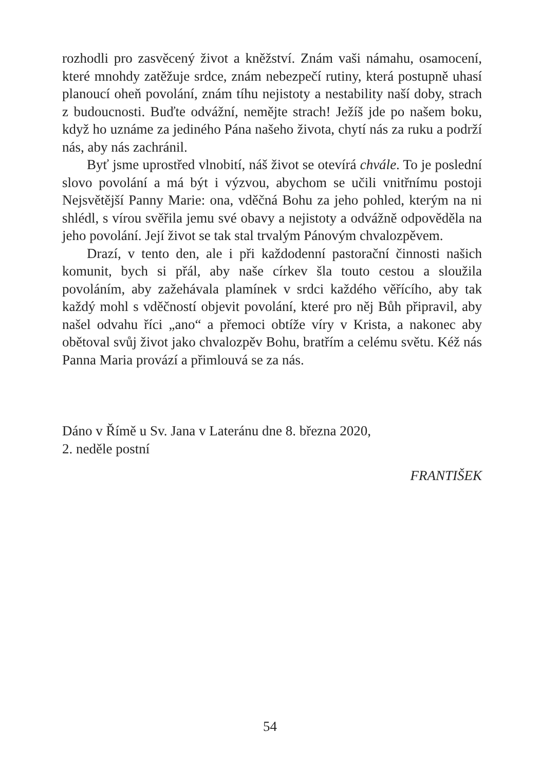rozhodli pro zasvěcený život a kněžství. Znám vaši námahu, osamocení, které mnohdy zatěžuje srdce, znám nebezpečí rutiny, která postupně uhasí planoucí oheň povolání, znám tíhu nejistoty a nestability naší doby, strach z budoucnosti. Buďte odvážní, nemějte strach! Ježíš jde po našem boku, když ho uznáme za jediného Pána našeho života, chytí nás za ruku a podrží nás, aby nás zachránil.
Byť jsme uprostřed vlnobití, náš život se otevírá chvále. To je poslední slovo povolání a má být i výzvou, abychom se učili vnitřnímu postoji Nejsvětější Panny Marie: ona, vděčná Bohu za jeho pohled, kterým na ni shlédl, s vírou svěřila jemu své obavy a nejistoty a odvážně odpověděla na jeho povolání. Její život se tak stal trvalým Pánovým chvalozpěvem.
Drazí, v tento den, ale i při každodenní pastorační činnosti našich komunit, bych si přál, aby naše církev šla touto cestou a sloužila povoláním, aby zažehávala plamínek v srdci každého věřícího, aby tak každý mohl s vděčností objevit povolání, které pro něj Bůh připravil, aby našel odvahu říci „ano“ a přemoci obtíže víry v Krista, a nakonec aby obětoval svůj život jako chvalozpěv Bohu, bratřím a celému světu. Kéž nás Panna Maria provází a přimlouvá se za nás.
Dáno v Římě u Sv. Jana v Lateránu dne 8. března 2020,
2. neděle postní
FRANTIŠEK
54